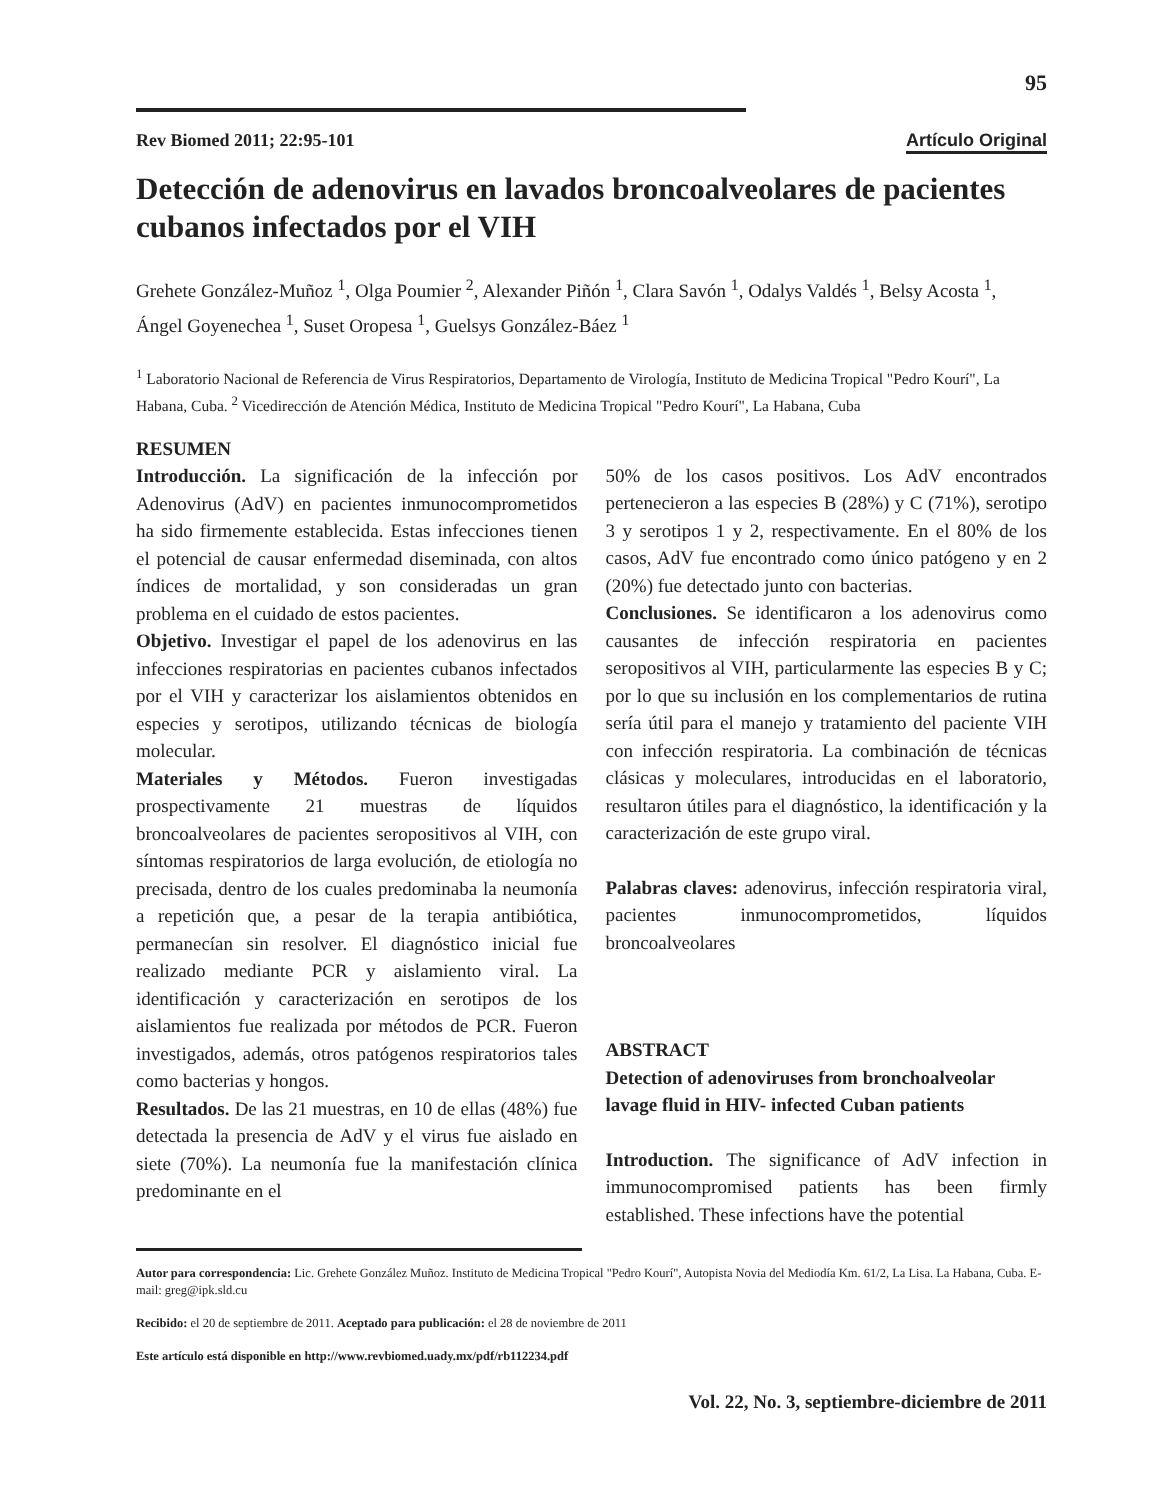95
Rev Biomed 2011; 22:95-101 Artículo Original
Detección de adenovirus en lavados broncoalveolares de pacientes cubanos infectados por el VIH
Grehete González-Muñoz <sup>1</sup>, Olga Poumier <sup>2</sup>, Alexander Piñón <sup>1</sup>, Clara Savón <sup>1</sup>, Odalys Valdés <sup>1</sup>, Belsy Acosta <sup>1</sup>, Ángel Goyenechea <sup>1</sup>, Suset Oropesa <sup>1</sup>, Guelsys González-Báez <sup>1</sup>
<sup>1</sup> Laboratorio Nacional de Referencia de Virus Respiratorios, Departamento de Virología, Instituto de Medicina Tropical "Pedro Kourí", La Habana, Cuba. <sup>2</sup> Vicedirección de Atención Médica, Instituto de Medicina Tropical "Pedro Kourí", La Habana, Cuba
RESUMEN
Introducción. La significación de la infección por Adenovirus (AdV) en pacientes inmunocomprometidos ha sido firmemente establecida. Estas infecciones tienen el potencial de causar enfermedad diseminada, con altos índices de mortalidad, y son consideradas un gran problema en el cuidado de estos pacientes.
Objetivo. Investigar el papel de los adenovirus en las infecciones respiratorias en pacientes cubanos infectados por el VIH y caracterizar los aislamientos obtenidos en especies y serotipos, utilizando técnicas de biología molecular.
Materiales y Métodos. Fueron investigadas prospectivamente 21 muestras de líquidos broncoalveolares de pacientes seropositivos al VIH, con síntomas respiratorios de larga evolución, de etiología no precisada, dentro de los cuales predominaba la neumonía a repetición que, a pesar de la terapia antibiótica, permanecían sin resolver. El diagnóstico inicial fue realizado mediante PCR y aislamiento viral. La identificación y caracterización en serotipos de los aislamientos fue realizada por métodos de PCR. Fueron investigados, además, otros patógenos respiratorios tales como bacterias y hongos.
Resultados. De las 21 muestras, en 10 de ellas (48%) fue detectada la presencia de AdV y el virus fue aislado en siete (70%). La neumonía fue la manifestación clínica predominante en el
50% de los casos positivos. Los AdV encontrados pertenecieron a las especies B (28%) y C (71%), serotipo 3 y serotipos 1 y 2, respectivamente. En el 80% de los casos, AdV fue encontrado como único patógeno y en 2 (20%) fue detectado junto con bacterias.
Conclusiones. Se identificaron a los adenovirus como causantes de infección respiratoria en pacientes seropositivos al VIH, particularmente las especies B y C; por lo que su inclusión en los complementarios de rutina sería útil para el manejo y tratamiento del paciente VIH con infección respiratoria. La combinación de técnicas clásicas y moleculares, introducidas en el laboratorio, resultaron útiles para el diagnóstico, la identificación y la caracterización de este grupo viral.
Palabras claves: adenovirus, infección respiratoria viral, pacientes inmunocomprometidos, líquidos broncoalveolares
ABSTRACT
Detection of adenoviruses from bronchoalveolar lavage fluid in HIV- infected Cuban patients
Introduction. The significance of AdV infection in immunocompromised patients has been firmly established. These infections have the potential
Autor para correspondencia: Lic. Grehete González Muñoz. Instituto de Medicina Tropical "Pedro Kourí", Autopista Novia del Mediodía Km. 61/2, La Lisa. La Habana, Cuba. E-mail: greg@ipk.sld.cu
Recibido: el 20 de septiembre de 2011. Aceptado para publicación: el 28 de noviembre de 2011
Este artículo está disponible en http://www.revbiomed.uady.mx/pdf/rb112234.pdf
Vol. 22, No. 3, septiembre-diciembre de 2011